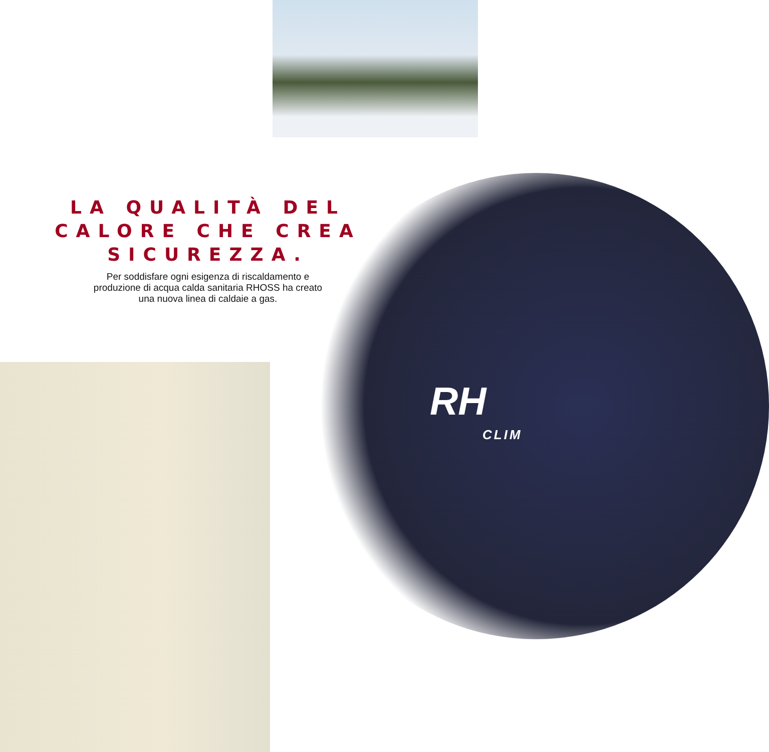RH
CLIM
LA QUALITÀ DEL
CALORE CHE CREA
SICUREZZA.
Per soddisfare ogni esigenza di riscaldamento e
produzione di acqua calda sanitaria RHOSS ha creato
una nuova linea di caldaie a gas.